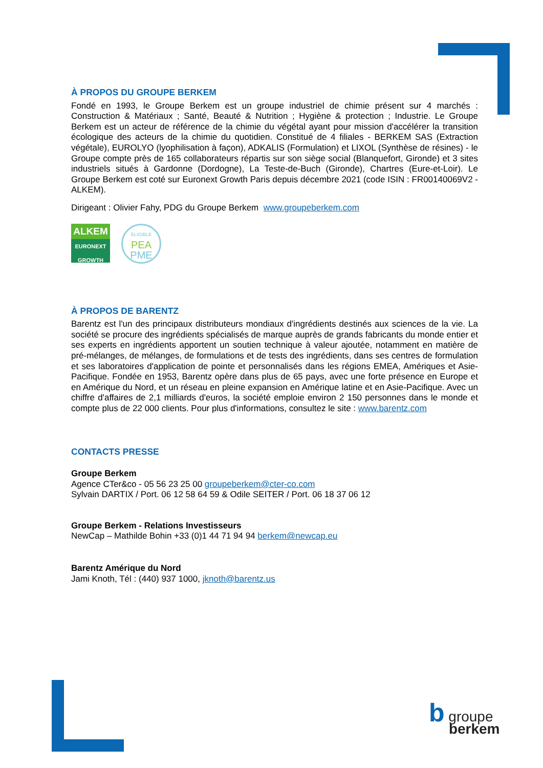À PROPOS DU GROUPE BERKEM
Fondé en 1993, le Groupe Berkem est un groupe industriel de chimie présent sur 4 marchés : Construction & Matériaux ; Santé, Beauté & Nutrition ; Hygiène & protection ; Industrie. Le Groupe Berkem est un acteur de référence de la chimie du végétal ayant pour mission d'accélérer la transition écologique des acteurs de la chimie du quotidien. Constitué de 4 filiales - BERKEM SAS (Extraction végétale), EUROLYO (lyophilisation à façon), ADKALIS (Formulation) et LIXOL (Synthèse de résines) - le Groupe compte près de 165 collaborateurs répartis sur son siège social (Blanquefort, Gironde) et 3 sites industriels situés à Gardonne (Dordogne), La Teste-de-Buch (Gironde), Chartres (Eure-et-Loir). Le Groupe Berkem est coté sur Euronext Growth Paris depuis décembre 2021 (code ISIN : FR00140069V2 - ALKEM).
Dirigeant : Olivier Fahy, PDG du Groupe Berkem www.groupeberkem.com
ALKEM
EURONEXT
GROWTH
ELIGIBLE
PEA
PME
À PROPOS DE BARENTZ
Barentz est l'un des principaux distributeurs mondiaux d'ingrédients destinés aux sciences de la vie. La société se procure des ingrédients spécialisés de marque auprès de grands fabricants du monde entier et ses experts en ingrédients apportent un soutien technique à valeur ajoutée, notamment en matière de pré-mélanges, de mélanges, de formulations et de tests des ingrédients, dans ses centres de formulation et ses laboratoires d'application de pointe et personnalisés dans les régions EMEA, Amériques et Asie-Pacifique. Fondée en 1953, Barentz opère dans plus de 65 pays, avec une forte présence en Europe et en Amérique du Nord, et un réseau en pleine expansion en Amérique latine et en Asie-Pacifique. Avec un chiffre d'affaires de 2,1 milliards d'euros, la société emploie environ 2 150 personnes dans le monde et compte plus de 22 000 clients. Pour plus d'informations, consultez le site : www.barentz.com
CONTACTS PRESSE
Groupe Berkem
Agence CTer&co - 05 56 23 25 00 groupeberkem@cter-co.com
Sylvain DARTIX / Port. 06 12 58 64 59 & Odile SEITER / Port. 06 18 37 06 12
Groupe Berkem - Relations Investisseurs
NewCap – Mathilde Bohin +33 (0)1 44 71 94 94 berkem@newcap.eu
Barentz Amérique du Nord
Jami Knoth, Tél : (440) 937 1000, jknoth@barentz.us
b groupe
berkem